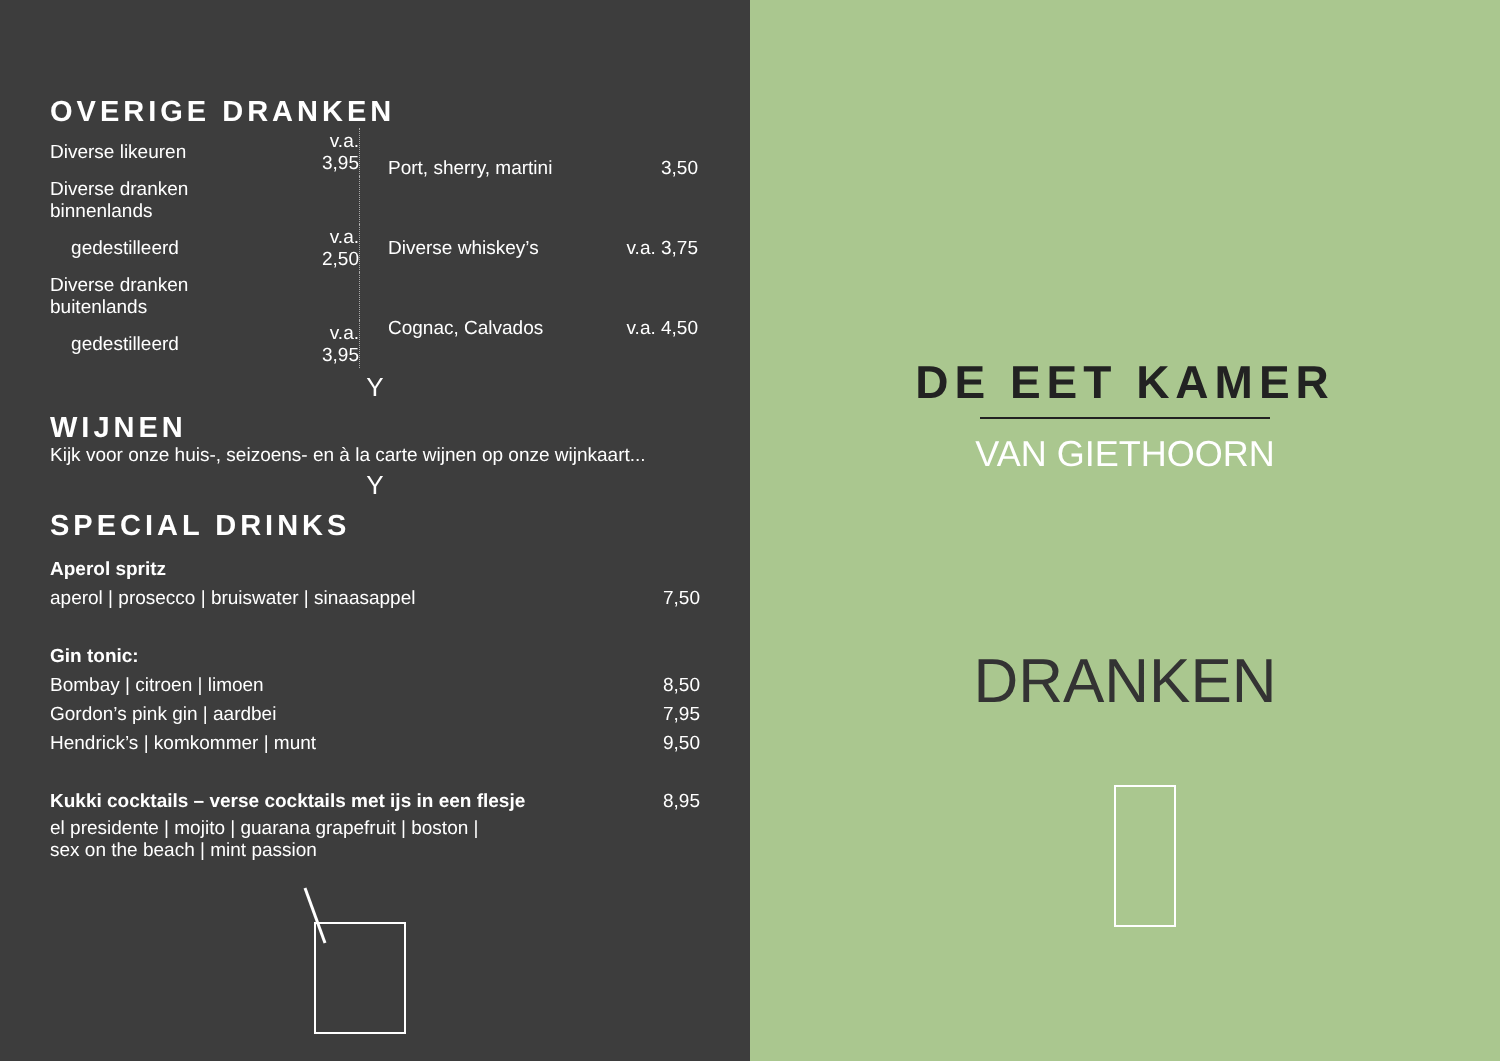OVERIGE DRANKEN
| Diverse likeuren | v.a. 3,95 |
| Diverse dranken binnenlands | |
| gedestilleerd | v.a. 2,50 |
| Diverse dranken buitenlands | |
| gedestilleerd | v.a. 3,95 |
| Port, sherry, martini | 3,50 |
| Diverse whiskey’s | v.a. 3,75 |
| Cognac, Calvados | v.a. 4,50 |
Y
WIJNEN
Kijk voor onze huis-, seizoens- en à la carte wijnen op onze wijnkaart...
Y
SPECIAL DRINKS
| Aperol spritz | |
| aperol / prosecco / bruiswater / sinaasappel | 7,50 |
| Gin tonic: | |
| Bombay / citroen / limoen | 8,50 |
| Gordon’s pink gin / aardbei | 7,95 |
| Hendrick’s / komkommer / munt | 9,50 |
| Kukki cocktails – verse cocktails met ijs in een flesje | 8,95 |
| el presidente / mojito / guarana grapefruit / boston / sex on the beach / mint passion | |
DE EET KAMER
VAN GIETHOORN
DRANKEN